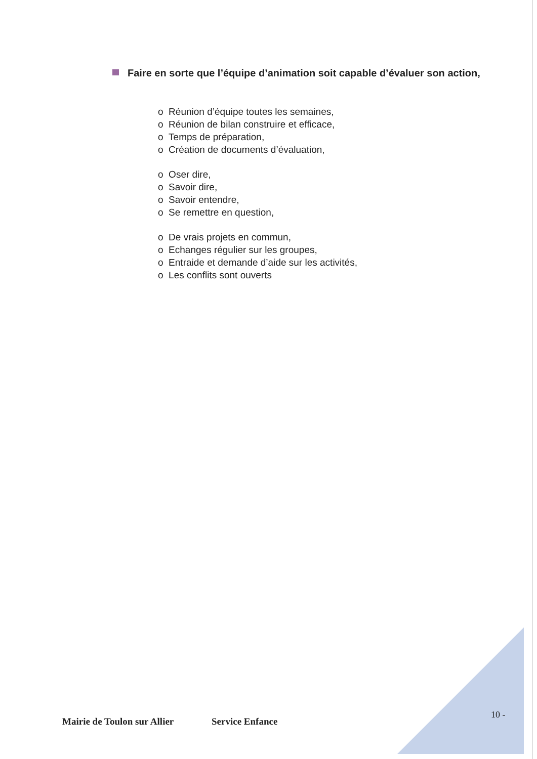Faire en sorte que l’équipe d’animation soit capable d’évaluer son action,
o Réunion d’équipe toutes les semaines,
o Réunion de bilan construire et efficace,
o Temps de préparation,
o Création de documents d’évaluation,
o Oser dire,
o Savoir dire,
o Savoir entendre,
o Se remettre en question,
o De vrais projets en commun,
o Echanges régulier sur les groupes,
o Entraide et demande d’aide sur les activités,
o Les conflits sont ouverts
10 -
Mairie de Toulon sur Allier Service Enfance